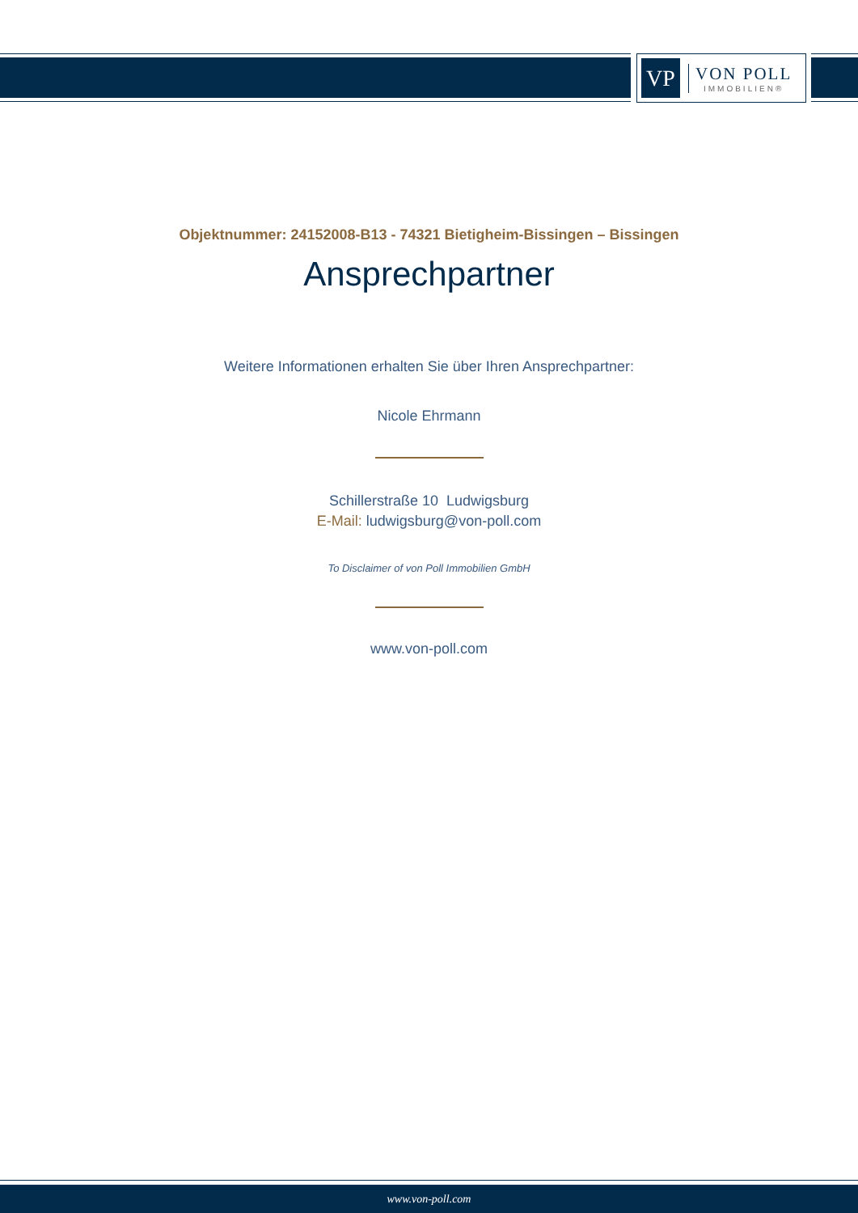VP
VON POLL
IMMOBILIEN®
Objektnummer: 24152008-B13 - 74321 Bietigheim-Bissingen – Bissingen
Ansprechpartner
Weitere Informationen erhalten Sie über Ihren Ansprechpartner:
Nicole Ehrmann
Schillerstraße 10 Ludwigsburg
E-Mail: ludwigsburg@von-poll.com
To Disclaimer of von Poll Immobilien GmbH
www.von-poll.com
www.von-poll.com